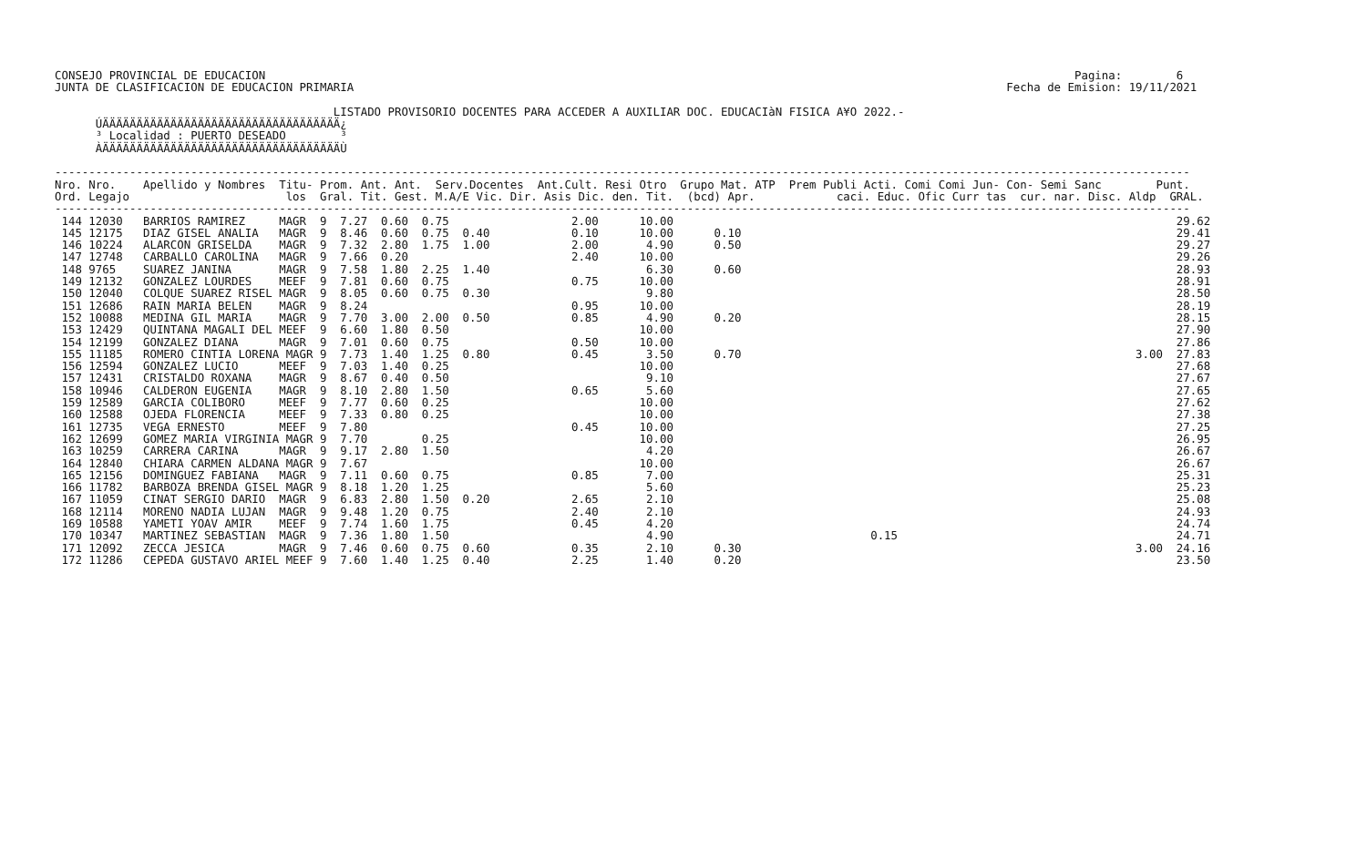CONSEJO PROVINCIAL DE EDUCACION                                                                                                                       Pagina:        6
JUNTA DE CLASIFICACION DE EDUCACION PRIMARIA                                                                                                Fecha de Emision: 19/11/2021

                                         LISTADO PROVISORIO DOCENTES PARA ACCEDER A AUXILIAR DOC. EDUCACIàN FISICA A¥O 2022.-
      ÚÄÄÄÄÄÄÄÄÄÄÄÄÄÄÄÄÄÄÄÄÄÄÄÄÄÄÄÄÄÄÄÄÄÄÄ¿
      ³ Localidad : PUERTO DESEADO        ³
      ÀÄÄÄÄÄÄÄÄÄÄÄÄÄÄÄÄÄÄÄÄÄÄÄÄÄÄÄÄÄÄÄÄÄÄÄÙ

-----------------------------------------------------------------------------------------------------------------------------------------------------------------------
Nro. Nro.    Apellido y Nombres  Titu- Prom. Ant. Ant.  Serv.Docentes  Ant.Cult. Resi Otro  Grupo Mat. ATP  Prem Publi Acti. Comi Comi Jun- Con- Semi Sanc        Punt.
Ord. Legajo                       los  Gral. Tit. Gest. M.A/E Vic. Dir. Asis Dic. den. Tit.  (bcd) Apr.            caci. Educ. Ofic Curr tas  cur. nar. Disc. Aldp  GRAL.
-----------------------------------------------------------------------------------------------------------------------------------------------------------------------
 144 12030   BARRIOS RAMIREZ     MAGR  9  7.27  0.60  0.75                  2.00      10.00                                                                          29.62
 145 12175   DIAZ GISEL ANALIA   MAGR  9  8.46  0.60  0.75  0.40            0.10      10.00      0.10                                                                29.41
 146 10224   ALARCON GRISELDA    MAGR  9  7.32  2.80  1.75  1.00            2.00       4.90      0.50                                                                29.27
 147 12748   CARBALLO CAROLINA   MAGR  9  7.66  0.20                        2.40      10.00                                                                          29.26
 148 9765    SUAREZ JANINA       MAGR  9  7.58  1.80  2.25  1.40                       6.30      0.60                                                                28.93
 149 12132   GONZALEZ LOURDES    MEEF  9  7.81  0.60  0.75                  0.75      10.00                                                                          28.91
 150 12040   COLQUE SUAREZ RISEL MAGR  9  8.05  0.60  0.75  0.30                       9.80                                                                          28.50
 151 12686   RAIN MARIA BELEN    MAGR  9  8.24                              0.95      10.00                                                                          28.19
 152 10088   MEDINA GIL MARIA    MAGR  9  7.70  3.00  2.00  0.50            0.85       4.90      0.20                                                                28.15
 153 12429   QUINTANA MAGALI DEL MEEF  9  6.60  1.80  0.50                            10.00                                                                          27.90
 154 12199   GONZALEZ DIANA      MAGR  9  7.01  0.60  0.75                  0.50      10.00                                                                          27.86
 155 11185   ROMERO CINTIA LORENA MAGR 9  7.73  1.40  1.25  0.80            0.45       3.50      0.70                                                          3.00  27.83
 156 12594   GONZALEZ LUCIO      MEEF  9  7.03  1.40  0.25                            10.00                                                                          27.68
 157 12431   CRISTALDO ROXANA    MAGR  9  8.67  0.40  0.50                             9.10                                                                          27.67
 158 10946   CALDERON EUGENIA    MAGR  9  8.10  2.80  1.50                  0.65       5.60                                                                          27.65
 159 12589   GARCIA COLIBORO     MEEF  9  7.77  0.60  0.25                            10.00                                                                          27.62
 160 12588   OJEDA FLORENCIA     MEEF  9  7.33  0.80  0.25                            10.00                                                                          27.38
 161 12735   VEGA ERNESTO        MEEF  9  7.80                              0.45      10.00                                                                          27.25
 162 12699   GOMEZ MARIA VIRGINIA MAGR 9  7.70        0.25                            10.00                                                                          26.95
 163 10259   CARRERA CARINA      MAGR  9  9.17  2.80  1.50                             4.20                                                                          26.67
 164 12840   CHIARA CARMEN ALDANA MAGR 9  7.67                                        10.00                                                                          26.67
 165 12156   DOMINGUEZ FABIANA   MAGR  9  7.11  0.60  0.75                  0.85       7.00                                                                          25.31
 166 11782   BARBOZA BRENDA GISEL MAGR 9  8.18  1.20  1.25                             5.60                                                                          25.23
 167 11059   CINAT SERGIO DARIO  MAGR  9  6.83  2.80  1.50  0.20            2.65       2.10                                                                          25.08
 168 12114   MORENO NADIA LUJAN  MAGR  9  9.48  1.20  0.75                  2.40       2.10                                                                          24.93
 169 10588   YAMETI YOAV AMIR    MEEF  9  7.74  1.60  1.75                  0.45       4.20                                                                          24.74
 170 10347   MARTINEZ SEBASTIAN  MAGR  9  7.36  1.80  1.50                             4.90                             0.15                                         24.71
 171 12092   ZECCA JESICA        MAGR  9  7.46  0.60  0.75  0.60            0.35       2.10      0.30                                                          3.00  24.16
 172 11286   CEPEDA GUSTAVO ARIEL MEEF 9  7.60  1.40  1.25  0.40            2.25       1.40      0.20                                                                23.50